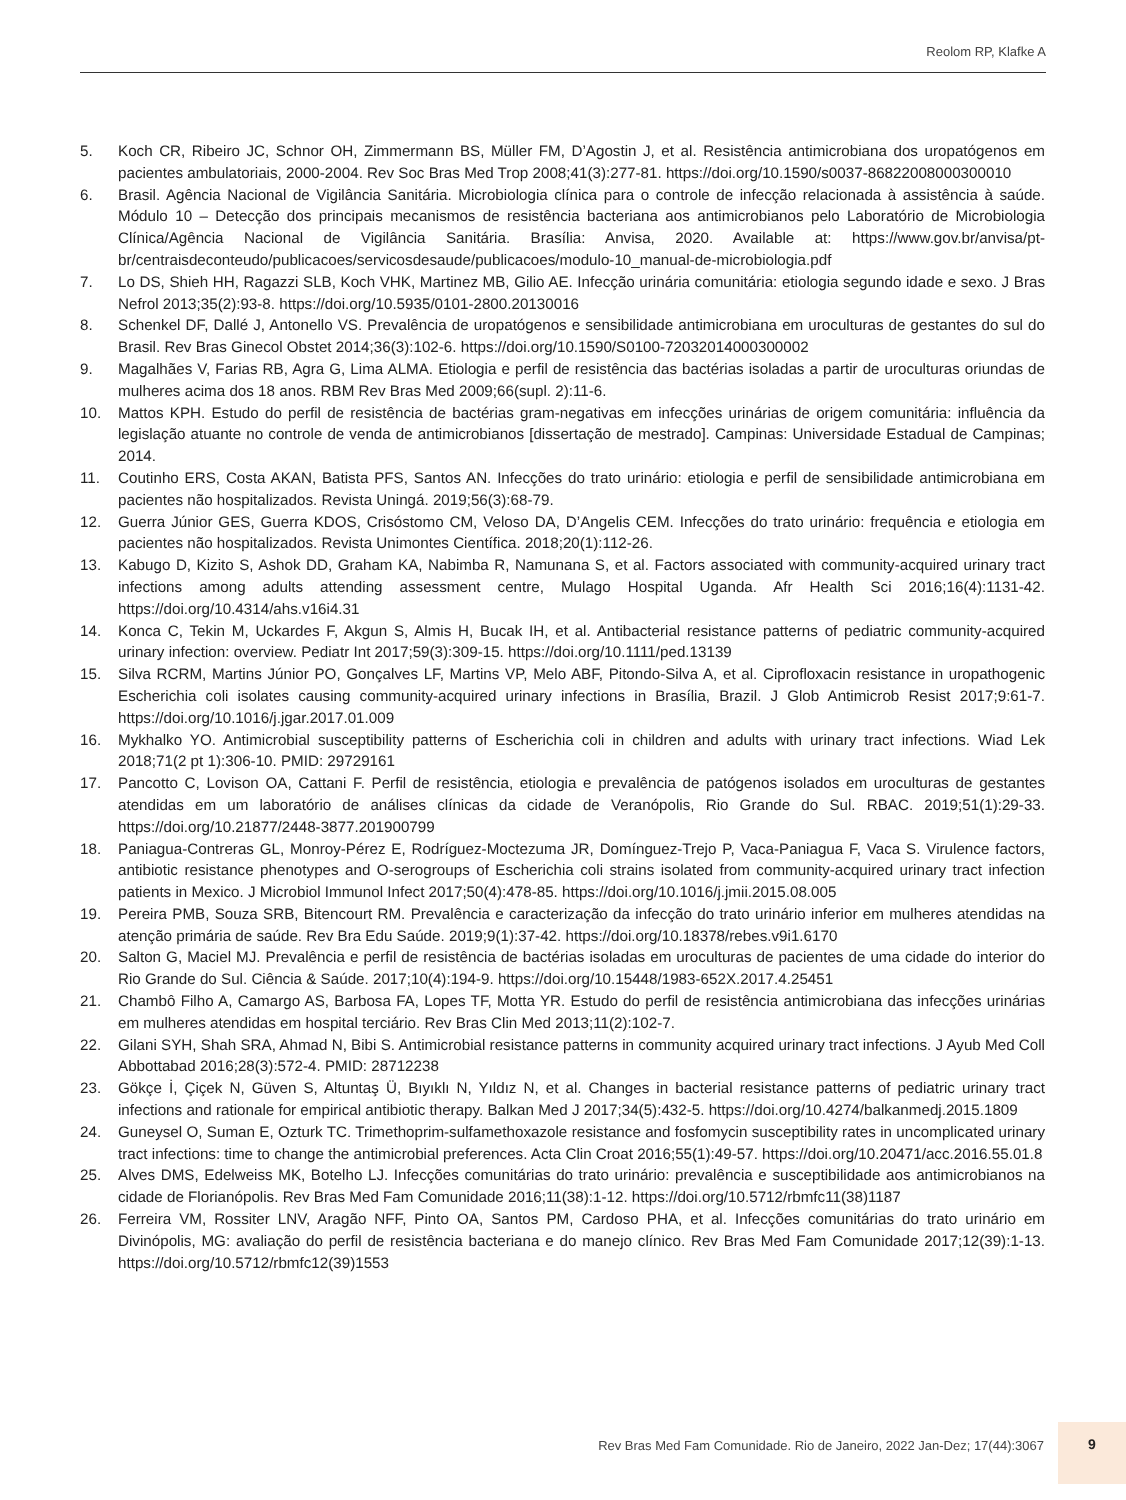Reolom RP, Klafke A
5. Koch CR, Ribeiro JC, Schnor OH, Zimmermann BS, Müller FM, D’Agostin J, et al. Resistência antimicrobiana dos uropatógenos em pacientes ambulatoriais, 2000-2004. Rev Soc Bras Med Trop 2008;41(3):277-81. https://doi.org/10.1590/s0037-86822008000300010
6. Brasil. Agência Nacional de Vigilância Sanitária. Microbiologia clínica para o controle de infecção relacionada à assistência à saúde. Módulo 10 – Detecção dos principais mecanismos de resistência bacteriana aos antimicrobianos pelo Laboratório de Microbiologia Clínica/Agência Nacional de Vigilância Sanitária. Brasília: Anvisa, 2020. Available at: https://www.gov.br/anvisa/pt-br/centraisdeconteudo/publicacoes/servicosdesaude/publicacoes/modulo-10_manual-de-microbiologia.pdf
7. Lo DS, Shieh HH, Ragazzi SLB, Koch VHK, Martinez MB, Gilio AE. Infecção urinária comunitária: etiologia segundo idade e sexo. J Bras Nefrol 2013;35(2):93-8. https://doi.org/10.5935/0101-2800.20130016
8. Schenkel DF, Dallé J, Antonello VS. Prevalência de uropatógenos e sensibilidade antimicrobiana em uroculturas de gestantes do sul do Brasil. Rev Bras Ginecol Obstet 2014;36(3):102-6. https://doi.org/10.1590/S0100-72032014000300002
9. Magalhães V, Farias RB, Agra G, Lima ALMA. Etiologia e perfil de resistência das bactérias isoladas a partir de uroculturas oriundas de mulheres acima dos 18 anos. RBM Rev Bras Med 2009;66(supl. 2):11-6.
10. Mattos KPH. Estudo do perfil de resistência de bactérias gram-negativas em infecções urinárias de origem comunitária: influência da legislação atuante no controle de venda de antimicrobianos [dissertação de mestrado]. Campinas: Universidade Estadual de Campinas; 2014.
11. Coutinho ERS, Costa AKAN, Batista PFS, Santos AN. Infecções do trato urinário: etiologia e perfil de sensibilidade antimicrobiana em pacientes não hospitalizados. Revista Uningá. 2019;56(3):68-79.
12. Guerra Júnior GES, Guerra KDOS, Crisóstomo CM, Veloso DA, D’Angelis CEM. Infecções do trato urinário: frequência e etiologia em pacientes não hospitalizados. Revista Unimontes Científica. 2018;20(1):112-26.
13. Kabugo D, Kizito S, Ashok DD, Graham KA, Nabimba R, Namunana S, et al. Factors associated with community-acquired urinary tract infections among adults attending assessment centre, Mulago Hospital Uganda. Afr Health Sci 2016;16(4):1131-42. https://doi.org/10.4314/ahs.v16i4.31
14. Konca C, Tekin M, Uckardes F, Akgun S, Almis H, Bucak IH, et al. Antibacterial resistance patterns of pediatric community-acquired urinary infection: overview. Pediatr Int 2017;59(3):309-15. https://doi.org/10.1111/ped.13139
15. Silva RCRM, Martins Júnior PO, Gonçalves LF, Martins VP, Melo ABF, Pitondo-Silva A, et al. Ciprofloxacin resistance in uropathogenic Escherichia coli isolates causing community-acquired urinary infections in Brasília, Brazil. J Glob Antimicrob Resist 2017;9:61-7. https://doi.org/10.1016/j.jgar.2017.01.009
16. Mykhalko YO. Antimicrobial susceptibility patterns of Escherichia coli in children and adults with urinary tract infections. Wiad Lek 2018;71(2 pt 1):306-10. PMID: 29729161
17. Pancotto C, Lovison OA, Cattani F. Perfil de resistência, etiologia e prevalência de patógenos isolados em uroculturas de gestantes atendidas em um laboratório de análises clínicas da cidade de Veranópolis, Rio Grande do Sul. RBAC. 2019;51(1):29-33. https://doi.org/10.21877/2448-3877.201900799
18. Paniagua-Contreras GL, Monroy-Pérez E, Rodríguez-Moctezuma JR, Domínguez-Trejo P, Vaca-Paniagua F, Vaca S. Virulence factors, antibiotic resistance phenotypes and O-serogroups of Escherichia coli strains isolated from community-acquired urinary tract infection patients in Mexico. J Microbiol Immunol Infect 2017;50(4):478-85. https://doi.org/10.1016/j.jmii.2015.08.005
19. Pereira PMB, Souza SRB, Bitencourt RM. Prevalência e caracterização da infecção do trato urinário inferior em mulheres atendidas na atenção primária de saúde. Rev Bra Edu Saúde. 2019;9(1):37-42. https://doi.org/10.18378/rebes.v9i1.6170
20. Salton G, Maciel MJ. Prevalência e perfil de resistência de bactérias isoladas em uroculturas de pacientes de uma cidade do interior do Rio Grande do Sul. Ciência & Saúde. 2017;10(4):194-9. https://doi.org/10.15448/1983-652X.2017.4.25451
21. Chambô Filho A, Camargo AS, Barbosa FA, Lopes TF, Motta YR. Estudo do perfil de resistência antimicrobiana das infecções urinárias em mulheres atendidas em hospital terciário. Rev Bras Clin Med 2013;11(2):102-7.
22. Gilani SYH, Shah SRA, Ahmad N, Bibi S. Antimicrobial resistance patterns in community acquired urinary tract infections. J Ayub Med Coll Abbottabad 2016;28(3):572-4. PMID: 28712238
23. Gökçe İ, Çiçek N, Güven S, Altuntaş Ü, Bıyıklı N, Yıldız N, et al. Changes in bacterial resistance patterns of pediatric urinary tract infections and rationale for empirical antibiotic therapy. Balkan Med J 2017;34(5):432-5. https://doi.org/10.4274/balkanmedj.2015.1809
24. Guneysel O, Suman E, Ozturk TC. Trimethoprim-sulfamethoxazole resistance and fosfomycin susceptibility rates in uncomplicated urinary tract infections: time to change the antimicrobial preferences. Acta Clin Croat 2016;55(1):49-57. https://doi.org/10.20471/acc.2016.55.01.8
25. Alves DMS, Edelweiss MK, Botelho LJ. Infecções comunitárias do trato urinário: prevalência e susceptibilidade aos antimicrobianos na cidade de Florianópolis. Rev Bras Med Fam Comunidade 2016;11(38):1-12. https://doi.org/10.5712/rbmfc11(38)1187
26. Ferreira VM, Rossiter LNV, Aragão NFF, Pinto OA, Santos PM, Cardoso PHA, et al. Infecções comunitárias do trato urinário em Divinópolis, MG: avaliação do perfil de resistência bacteriana e do manejo clínico. Rev Bras Med Fam Comunidade 2017;12(39):1-13. https://doi.org/10.5712/rbmfc12(39)1553
Rev Bras Med Fam Comunidade. Rio de Janeiro, 2022 Jan-Dez; 17(44):3067
9